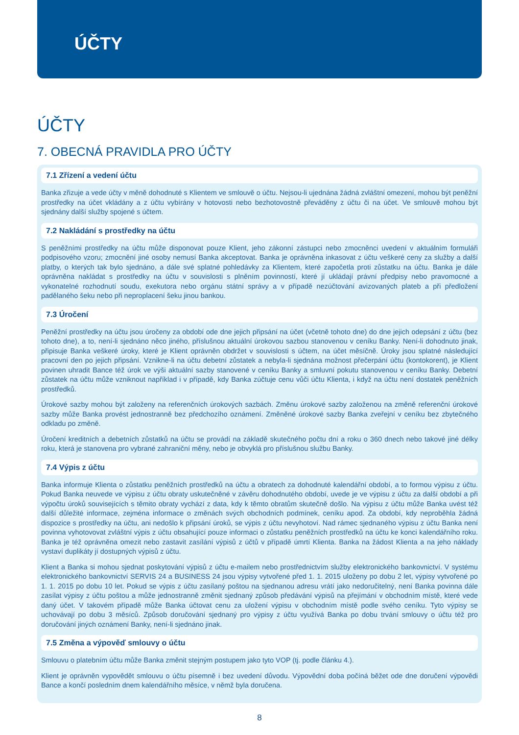ÚČTY
ÚČTY
7. OBECNÁ PRAVIDLA PRO ÚČTY
7.1 Zřízení a vedení účtu
Banka zřizuje a vede účty v měně dohodnuté s Klientem ve smlouvě o účtu. Nejsou-li ujednána žádná zvláštní omezení, mohou být peněžní prostředky na účet vkládány a z účtu vybírány v hotovosti nebo bezhotovostně převáděny z účtu či na účet. Ve smlouvě mohou být sjednány další služby spojené s účtem.
7.2 Nakládání s prostředky na účtu
S peněžními prostředky na účtu může disponovat pouze Klient, jeho zákonní zástupci nebo zmocněnci uvedení v aktuálním formuláři podpisového vzoru; zmocnění jiné osoby nemusí Banka akceptovat. Banka je oprávněna inkasovat z účtu veškeré ceny za služby a další platby, o kterých tak bylo sjednáno, a dále své splatné pohledávky za Klientem, které započetla proti zůstatku na účtu. Banka je dále oprávněna nakládat s prostředky na účtu v souvislosti s plněním povinností, které jí ukládají právní předpisy nebo pravomocné a vykonatelné rozhodnutí soudu, exekutora nebo orgánu státní správy a v případě nezúčtování avizovaných plateb a při předložení padělaného šeku nebo při neproplacení šeku jinou bankou.
7.3 Úročení
Peněžní prostředky na účtu jsou úročeny za období ode dne jejich připsání na účet (včetně tohoto dne) do dne jejich odepsání z účtu (bez tohoto dne), a to, není-li sjednáno něco jiného, příslušnou aktuální úrokovou sazbou stanovenou v ceníku Banky. Není-li dohodnuto jinak, připisuje Banka veškeré úroky, které je Klient oprávněn obdržet v souvislosti s účtem, na účet měsíčně. Úroky jsou splatné následující pracovní den po jejich připsání. Vznikne-li na účtu debetní zůstatek a nebyla-li sjednána možnost přečerpání účtu (kontokorent), je Klient povinen uhradit Bance též úrok ve výši aktuální sazby stanovené v ceníku Banky a smluvní pokutu stanovenou v ceníku Banky. Debetní zůstatek na účtu může vzniknout například i v případě, kdy Banka zúčtuje cenu vůči účtu Klienta, i když na účtu není dostatek peněžních prostředků.
Úrokové sazby mohou být založeny na referenčních úrokových sazbách. Změnu úrokové sazby založenou na změně referenční úrokové sazby může Banka provést jednostranně bez předchozího oznámení. Změněné úrokové sazby Banka zveřejní v ceníku bez zbytečného odkladu po změně.
Úročení kreditních a debetních zůstatků na účtu se provádí na základě skutečného počtu dní a roku o 360 dnech nebo takové jiné délky roku, která je stanovena pro vybrané zahraniční měny, nebo je obvyklá pro příslušnou službu Banky.
7.4 Výpis z účtu
Banka informuje Klienta o zůstatku peněžních prostředků na účtu a obratech za dohodnuté kalendářní období, a to formou výpisu z účtu. Pokud Banka neuvede ve výpisu z účtu obraty uskutečněné v závěru dohodnutého období, uvede je ve výpisu z účtu za další období a při výpočtu úroků souvisejících s těmito obraty vychází z data, kdy k těmto obratům skutečně došlo. Na výpisu z účtu může Banka uvést též další důležité informace, zejména informace o změnách svých obchodních podmínek, ceníku apod. Za období, kdy neproběhla žádná dispozice s prostředky na účtu, ani nedošlo k připsání úroků, se výpis z účtu nevyhotoví. Nad rámec sjednaného výpisu z účtu Banka není povinna vyhotovovat zvláštní výpis z účtu obsahující pouze informaci o zůstatku peněžních prostředků na účtu ke konci kalendářního roku. Banka je též oprávněna omezit nebo zastavit zasílání výpisů z účtů v případě úmrtí Klienta. Banka na žádost Klienta a na jeho náklady vystaví duplikáty jí dostupných výpisů z účtu.
Klient a Banka si mohou sjednat poskytování výpisů z účtu e-mailem nebo prostřednictvím služby elektronického bankovnictví. V systému elektronického bankovnictví SERVIS 24 a BUSINESS 24 jsou výpisy vytvořené před 1. 1. 2015 uloženy po dobu 2 let, výpisy vytvořené po 1. 1. 2015 po dobu 10 let. Pokud se výpis z účtu zasílaný poštou na sjednanou adresu vrátí jako nedoručitelný, není Banka povinna dále zasílat výpisy z účtu poštou a může jednostranně změnit sjednaný způsob předávání výpisů na přejímání v obchodním místě, které vede daný účet. V takovém případě může Banka účtovat cenu za uložení výpisu v obchodním místě podle svého ceníku. Tyto výpisy se uchovávají po dobu 3 měsíců. Způsob doručování sjednaný pro výpisy z účtu využívá Banka po dobu trvání smlouvy o účtu též pro doručování jiných oznámení Banky, není-li sjednáno jinak.
7.5 Změna a výpověď smlouvy o účtu
Smlouvu o platebním účtu může Banka změnit stejným postupem jako tyto VOP (tj. podle článku 4.).
Klient je oprávněn vypovědět smlouvu o účtu písemně i bez uvedení důvodu. Výpovědní doba počíná běžet ode dne doručení výpovědi Bance a končí posledním dnem kalendářního měsíce, v němž byla doručena.
8